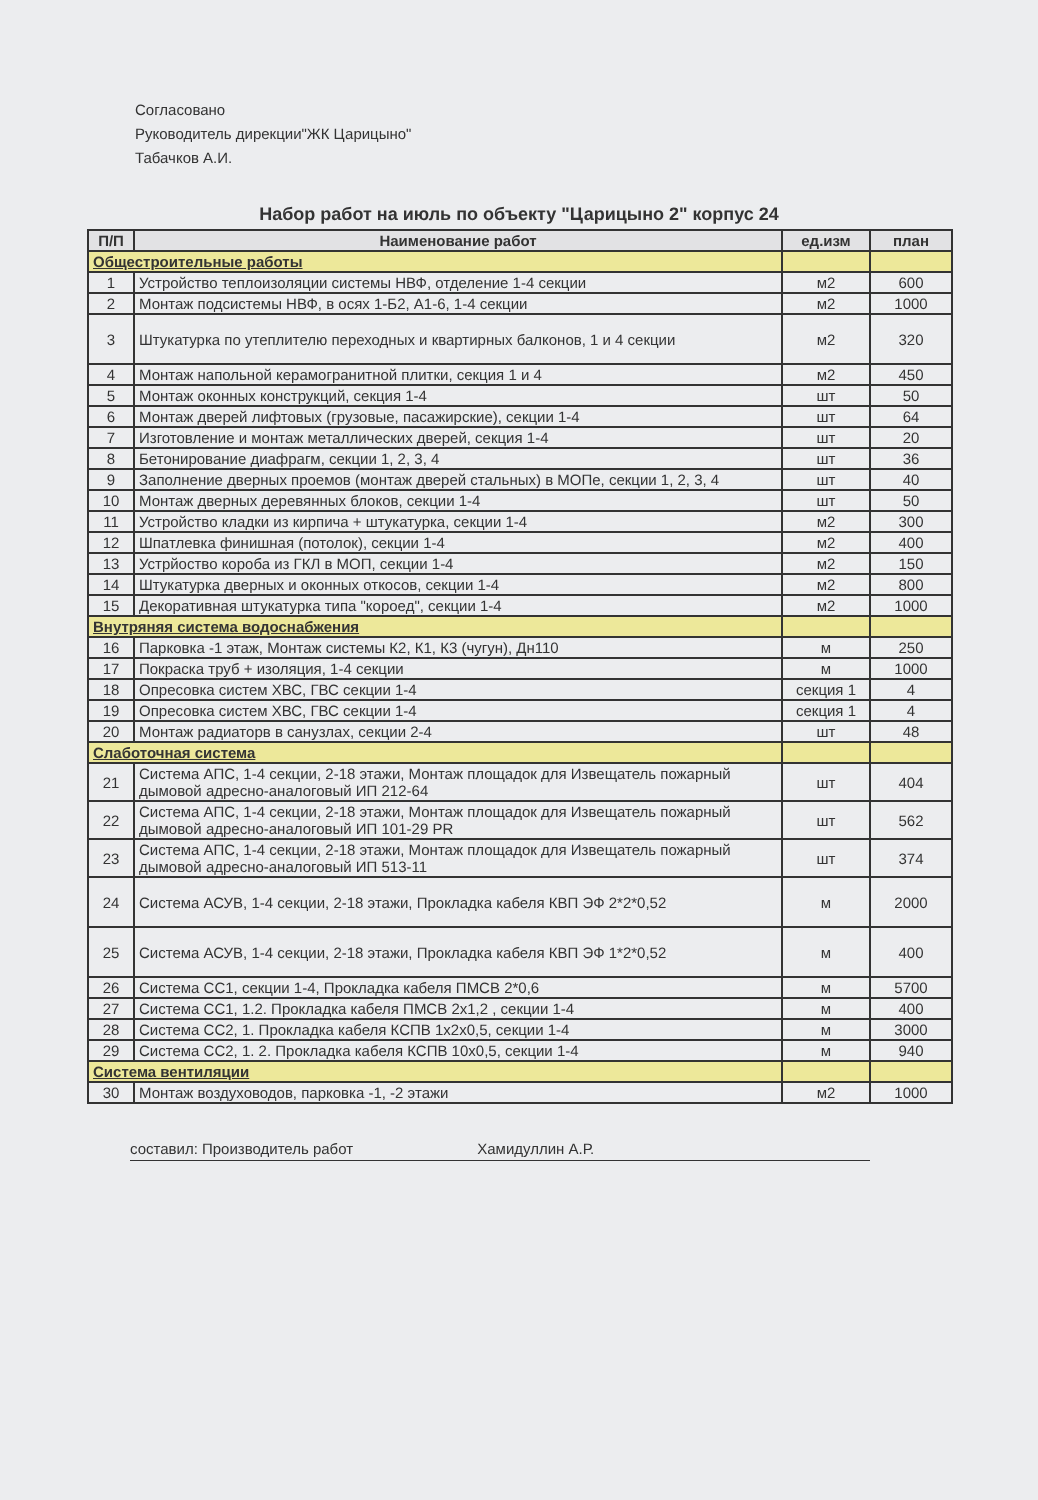Согласовано
Руководитель дирекции"ЖК Царицыно"
Табачков А.И.
Набор работ на июль по объекту "Царицыно 2" корпус 24
| П/П | Наименование работ | ед.изм | план |
| --- | --- | --- | --- |
| Общестроительные работы | | | |
| 1 | Устройство теплоизоляции системы НВФ, отделение 1-4 секции | м2 | 600 |
| 2 | Монтаж подсистемы НВФ, в осях 1-Б2, А1-6, 1-4 секции | м2 | 1000 |
| 3 | Штукатурка по утеплителю переходных и квартирных балконов, 1 и 4 секции | м2 | 320 |
| 4 | Монтаж напольной керамогранитной плитки, секция 1 и 4 | м2 | 450 |
| 5 | Монтаж оконных конструкций, секция 1-4 | шт | 50 |
| 6 | Монтаж дверей лифтовых (грузовые, пасажирские), секции 1-4 | шт | 64 |
| 7 | Изготовление и монтаж металлических дверей, секция 1-4 | шт | 20 |
| 8 | Бетонирование диафрагм, секции 1, 2, 3, 4 | шт | 36 |
| 9 | Заполнение дверных проемов (монтаж дверей стальных) в МОПе, секции 1, 2, 3, 4 | шт | 40 |
| 10 | Монтаж дверных деревянных блоков, секции 1-4 | шт | 50 |
| 11 | Устройство кладки из кирпича + штукатурка, секции 1-4 | м2 | 300 |
| 12 | Шпатлевка финишная (потолок), секции 1-4 | м2 | 400 |
| 13 | Устрйоство короба из ГКЛ в МОП, секции 1-4 | м2 | 150 |
| 14 | Штукатурка дверных и оконных откосов, секции 1-4 | м2 | 800 |
| 15 | Декоративная штукатурка типа "короед", секции 1-4 | м2 | 1000 |
| Внутряняя система водоснабжения | | | |
| 16 | Парковка -1 этаж, Монтаж системы К2, К1, К3 (чугун), Дн110 | м | 250 |
| 17 | Покраска труб + изоляция, 1-4 секции | м | 1000 |
| 18 | Опресовка систем ХВС, ГВС секции 1-4 | секция 1 | 4 |
| 19 | Опресовка систем ХВС, ГВС секции 1-4 | секция 1 | 4 |
| 20 | Монтаж радиаторв в санузлах, секции 2-4 | шт | 48 |
| Слаботочная система | | | |
| 21 | Система АПС, 1-4 секции, 2-18 этажи, Монтаж площадок для Извещатель пожарный дымовой адресно-аналоговый ИП 212-64 | шт | 404 |
| 22 | Система АПС, 1-4 секции, 2-18 этажи, Монтаж площадок для Извещатель пожарный дымовой адресно-аналоговый ИП 101-29 PR | шт | 562 |
| 23 | Система АПС, 1-4 секции, 2-18 этажи, Монтаж площадок для Извещатель пожарный дымовой адресно-аналоговый ИП 513-11 | шт | 374 |
| 24 | Система АСУВ, 1-4 секции, 2-18 этажи, Прокладка кабеля КВП ЭФ 2*2*0,52 | м | 2000 |
| 25 | Система АСУВ, 1-4 секции, 2-18 этажи, Прокладка кабеля КВП ЭФ 1*2*0,52 | м | 400 |
| 26 | Система СС1, секции 1-4, Прокладка кабеля ПМСВ 2*0,6 | м | 5700 |
| 27 | Система СС1, 1.2. Прокладка кабеля ПМСВ 2х1,2 , секции 1-4 | м | 400 |
| 28 | Система СС2, 1. Прокладка кабеля КСПВ 1х2х0,5, секции 1-4 | м | 3000 |
| 29 | Система СС2, 1. 2. Прокладка кабеля КСПВ 10х0,5, секции 1-4 | м | 940 |
| Система вентиляции | | | |
| 30 | Монтаж воздуховодов, парковка -1, -2 этажи | м2 | 1000 |
составил: Производитель работ Хамидуллин А.Р.